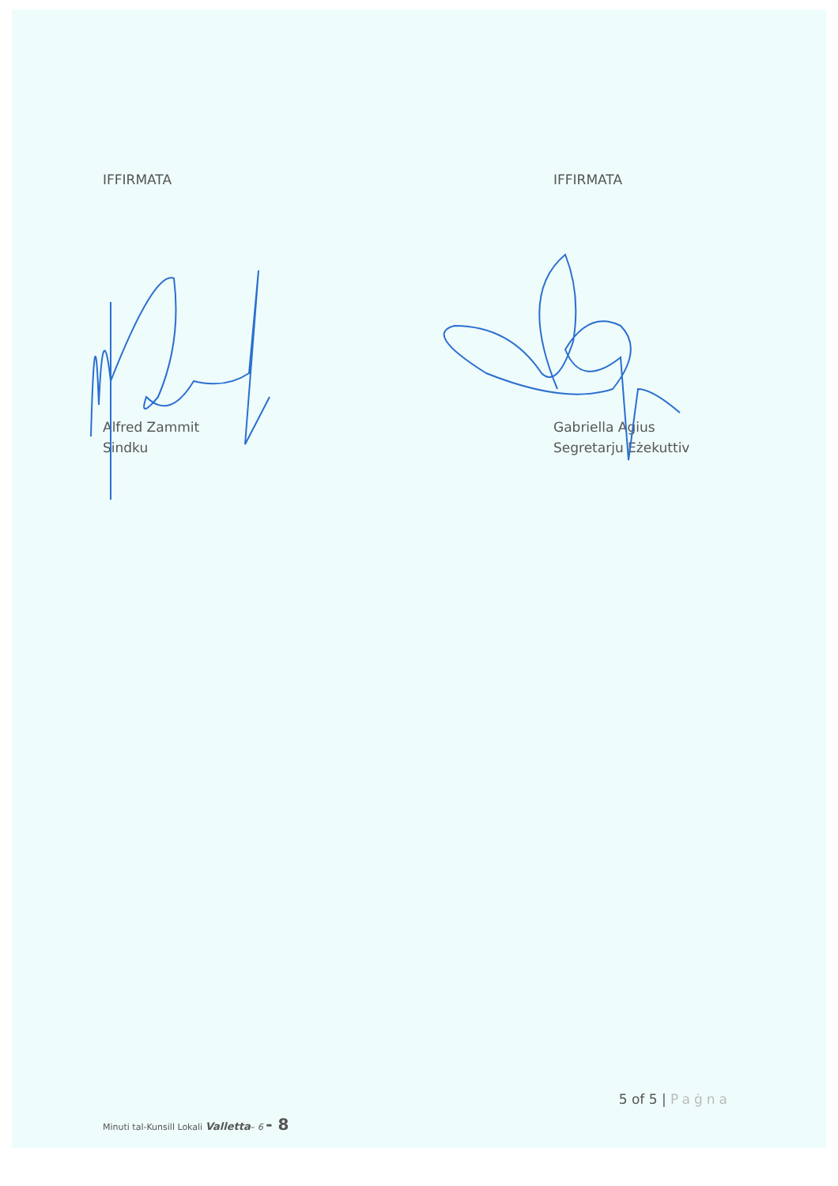IFFIRMATA
Alfred Zammit
Sindku
IFFIRMATA
Gabriella Agius
Segretarju Eżekuttiv
5 of 5 | Paġna
Minuti tal-Kunsill Lokali Valletta– 6 - 8